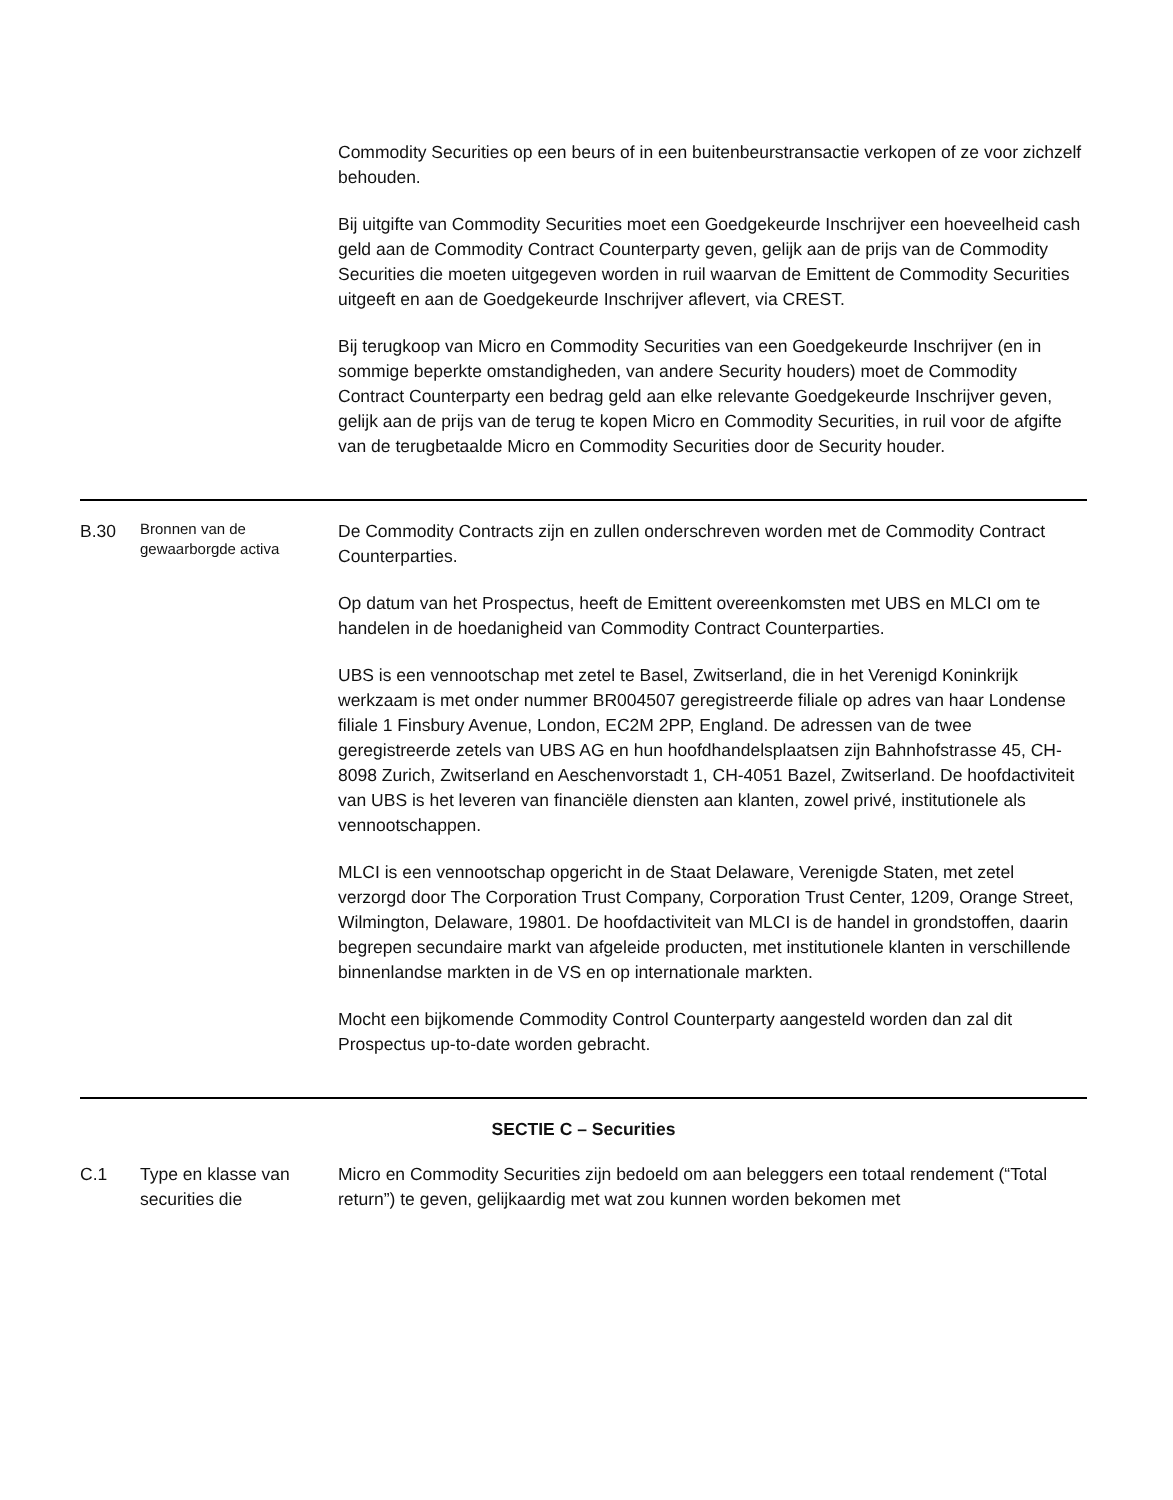| | | Commodity Securities op een beurs of in een buitenbeurstransactie verkopen of ze voor zichzelf behouden. Bij uitgifte van Commodity Securities moet een Goedgekeurde Inschrijver een hoeveelheid cash geld aan de Commodity Contract Counterparty geven, gelijk aan de prijs van de Commodity Securities die moeten uitgegeven worden in ruil waarvan de Emittent de Commodity Securities uitgeeft en aan de Goedgekeurde Inschrijver aflevert, via CREST. Bij terugkoop van Micro en Commodity Securities van een Goedgekeurde Inschrijver (en in sommige beperkte omstandigheden, van andere Security houders) moet de Commodity Contract Counterparty een bedrag geld aan elke relevante Goedgekeurde Inschrijver geven, gelijk aan de prijs van de terug te kopen Micro en Commodity Securities, in ruil voor de afgifte van de terugbetaalde Micro en Commodity Securities door de Security houder. |
| B.30 | Bronnen van de gewaarborgde activa | De Commodity Contracts zijn en zullen onderschreven worden met de Commodity Contract Counterparties. Op datum van het Prospectus, heeft de Emittent overeenkomsten met UBS en MLCI om te handelen in de hoedanigheid van Commodity Contract Counterparties. UBS is een vennootschap met zetel te Basel, Zwitserland, die in het Verenigd Koninkrijk werkzaam is met onder nummer BR004507 geregistreerde filiale op adres van haar Londense filiale 1 Finsbury Avenue, London, EC2M 2PP, England. De adressen van de twee geregistreerde zetels van UBS AG en hun hoofdhandelsplaatsen zijn Bahnhofstrasse 45, CH-8098 Zurich, Zwitserland en Aeschenvorstadt 1, CH-4051 Bazel, Zwitserland. De hoofdactiviteit van UBS is het leveren van financiële diensten aan klanten, zowel privé, institutionele als vennootschappen. MLCI is een vennootschap opgericht in de Staat Delaware, Verenigde Staten, met zetel verzorgd door The Corporation Trust Company, Corporation Trust Center, 1209, Orange Street, Wilmington, Delaware, 19801. De hoofdactiviteit van MLCI is de handel in grondstoffen, daarin begrepen secundaire markt van afgeleide producten, met institutionele klanten in verschillende binnenlandse markten in de VS en op internationale markten. Mocht een bijkomende Commodity Control Counterparty aangesteld worden dan zal dit Prospectus up-to-date worden gebracht. |
| SECTIE C – Securities | | |
| C.1 | Type en klasse van securities die | Micro en Commodity Securities zijn bedoeld om aan beleggers een totaal rendement (“Total return”) te geven, gelijkaardig met wat zou kunnen worden bekomen met |